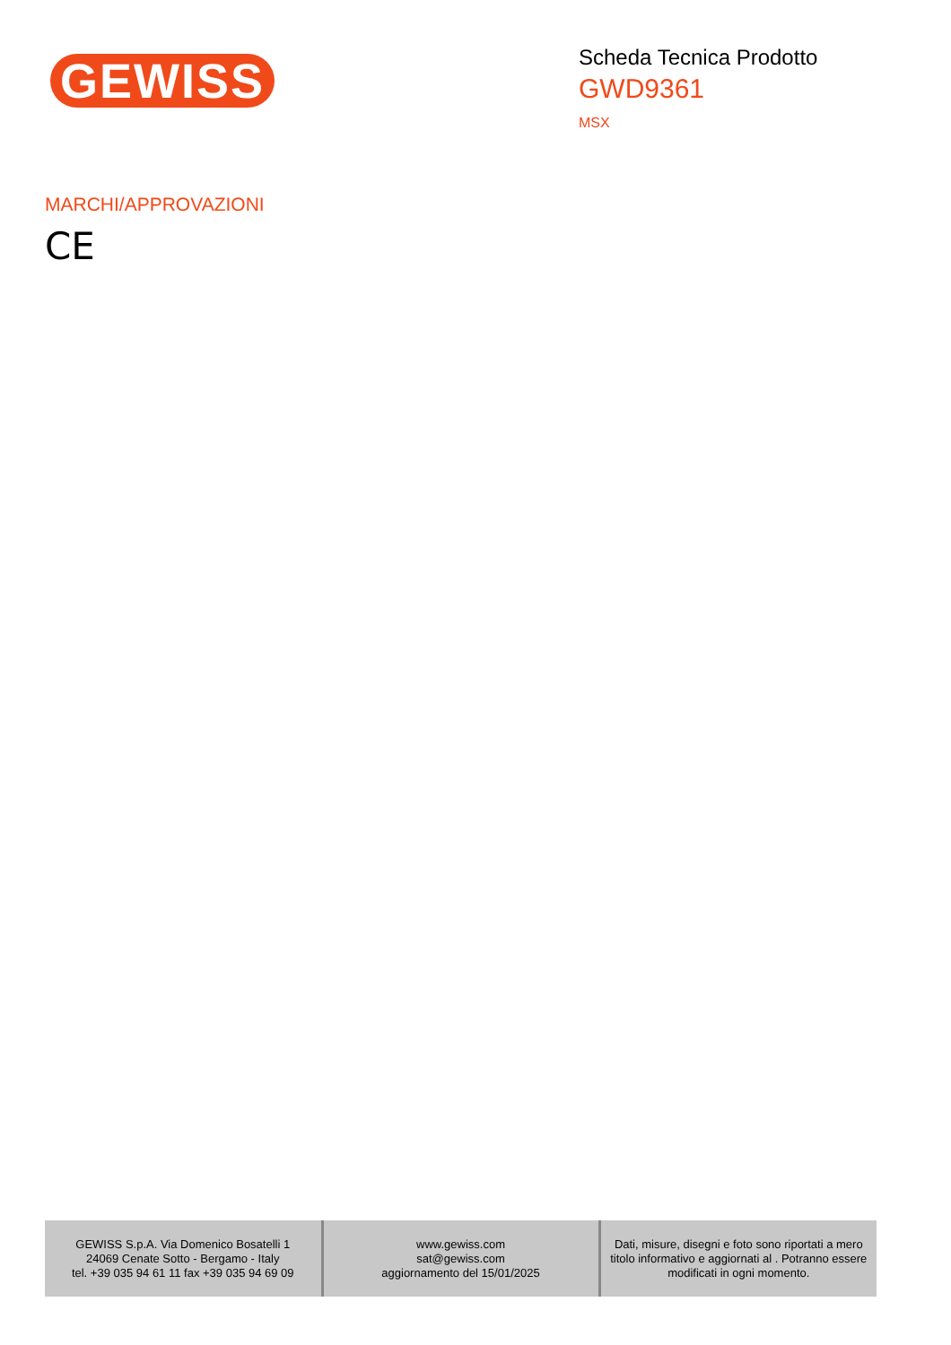GEWISS
Scheda Tecnica Prodotto
GWD9361
MSX
MARCHI/APPROVAZIONI
CE
| GEWISS S.p.A. Via Domenico Bosatelli 1 24069 Cenate Sotto - Bergamo - Italy tel. +39 035 94 61 11 fax +39 035 94 69 09 | www.gewiss.com sat@gewiss.com aggiornamento del 15/01/2025 | Dati, misure, disegni e foto sono riportati a mero titolo informativo e aggiornati al . Potranno essere modificati in ogni momento. |